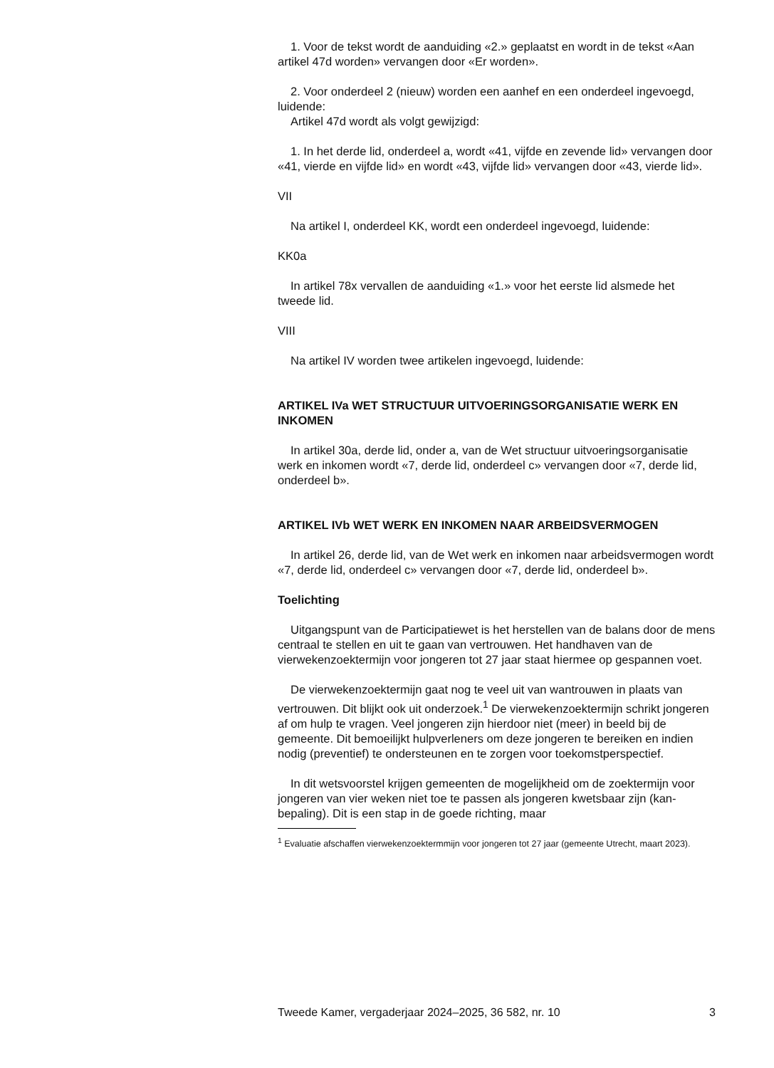1. Voor de tekst wordt de aanduiding «2.» geplaatst en wordt in de tekst «Aan artikel 47d worden» vervangen door «Er worden».
2. Voor onderdeel 2 (nieuw) worden een aanhef en een onderdeel ingevoegd, luidende:
Artikel 47d wordt als volgt gewijzigd:
1. In het derde lid, onderdeel a, wordt «41, vijfde en zevende lid» vervangen door «41, vierde en vijfde lid» en wordt «43, vijfde lid» vervangen door «43, vierde lid».
VII
Na artikel I, onderdeel KK, wordt een onderdeel ingevoegd, luidende:
KK0a
In artikel 78x vervallen de aanduiding «1.» voor het eerste lid alsmede het tweede lid.
VIII
Na artikel IV worden twee artikelen ingevoegd, luidende:
ARTIKEL IVa WET STRUCTUUR UITVOERINGSORGANISATIE WERK EN INKOMEN
In artikel 30a, derde lid, onder a, van de Wet structuur uitvoeringsorganisatie werk en inkomen wordt «7, derde lid, onderdeel c» vervangen door «7, derde lid, onderdeel b».
ARTIKEL IVb WET WERK EN INKOMEN NAAR ARBEIDSVERMOGEN
In artikel 26, derde lid, van de Wet werk en inkomen naar arbeidsvermogen wordt «7, derde lid, onderdeel c» vervangen door «7, derde lid, onderdeel b».
Toelichting
Uitgangspunt van de Participatiewet is het herstellen van de balans door de mens centraal te stellen en uit te gaan van vertrouwen. Het handhaven van de vierwekenzoektermijn voor jongeren tot 27 jaar staat hiermee op gespannen voet.
De vierwekenzoektermijn gaat nog te veel uit van wantrouwen in plaats van vertrouwen. Dit blijkt ook uit onderzoek.<sup>1</sup> De vierwekenzoektermijn schrikt jongeren af om hulp te vragen. Veel jongeren zijn hierdoor niet (meer) in beeld bij de gemeente. Dit bemoeilijkt hulpverleners om deze jongeren te bereiken en indien nodig (preventief) te ondersteunen en te zorgen voor toekomstperspectief.
In dit wetsvoorstel krijgen gemeenten de mogelijkheid om de zoektermijn voor jongeren van vier weken niet toe te passen als jongeren kwetsbaar zijn (kan-bepaling). Dit is een stap in de goede richting, maar
<sup>1</sup> Evaluatie afschaffen vierwekenzoektermmijn voor jongeren tot 27 jaar (gemeente Utrecht, maart 2023).
Tweede Kamer, vergaderjaar 2024–2025, 36 582, nr. 10 3